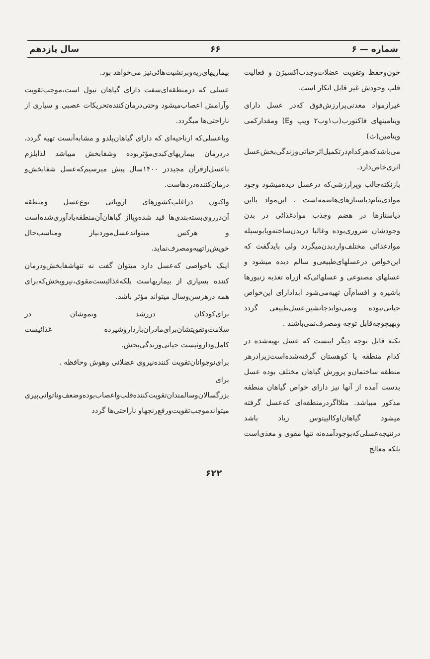شماره — ۶ ۶۶ سال یازدهم
خون‌وحفظ وتقویت عضلات‌وجذب‌اکسیژن و فعالیت قلب وحودش غیر قابل انکار است.
غیرازمواد معدنی‌پرارزش‌فوق که‌در عسل دارای ویتامینهای فاکتورب(ب۱وب۲ وپپ وE) ومقدارکمی ویتامین(ث) می‌باشدکه‌هرکدام‌درتکمیل‌اثرحیاتی‌وزندگی‌بخش‌عسل اثری‌خاص‌دارد.
بازنکته‌جالب وپرارزشی‌که درعسل دیده‌میشود وجود موادی‌بنام‌دیاستازهای‌هاضمه‌است ، این‌مواد یااین دیاستازها در هضم وجذب موادغذائی در بدن وجودشان ضروری‌بوده وغالبا دربدن‌ساخته‌ویابوسیله موادغذائی مختلف‌وارد‌بدن‌میگردد ولی باید‌گفت که این‌خواص درعسلهای‌طبیعی‌و سالم دیده میشود و عسلهای مصنوعی و عسلهائی‌که ازراه تغذیه زنبورها باشیره و اقسام‌آن تهیه‌می‌شود ابدا‌دارای این‌خواص حیاتی‌نبوده ونمی‌تواند‌جانشین‌عسل‌طبیعی گردد وبهیچوجه‌قابل توجه ومصرف‌نمی‌باشند .
نکته قابل توجه دیگر اینست که عسل تهیه‌شده در کدام منطقه یا کوهستان گرفته‌شده‌است‌زیرادرهر منطقه ساختمان‌و پرورش گیاهان مختلف بوده عسل بدست آمده از آنها نیز دارای خواص گیاهان منطقه مذکور میباشد. مثلا‌اگردرمنطقه‌ای که‌عسل گرفته میشود گیاهان‌اوکالیپتوس‌ زیاد باشد درنتیجه‌عسلی‌که‌بوجود‌آمده‌نه‌ تنها مقوی و مغذی‌است بلکه معالج
بیماریهای‌ریه‌وبرنشیت‌هائی‌نیز می‌خواهد بود.
عسلی که درمنطقه‌ای‌سفت دارای گیاهان تیول است،موجب‌تقویت وآرامش اعصاب‌میشود وحتی‌درمان‌کننده‌تحریکات عصبی و سیاری از ناراحتی‌ها میگردد.
وباعسلی‌که ازناحیه‌ای که دارای گیاهان‌پلدو و مشابه‌آنست تهیه گردد، در‌درمان بیماریهای‌کبدی‌مؤثربوده وشفا‌بخش میباشد لذابلزم باعسل‌ازقرآن مجید‌در ۱۴۰۰سال پیش میرسیم‌که‌عسل شفابخش‌و درمان‌کننده‌دردهاست.
واکنون دراغلب‌کشورهای اروپائی نوع‌عسل ومنطقه آن‌در‌روی‌بسته‌بندی‌ها قید شده‌ویااز گیاهان‌آن‌منطقه‌یاد‌آوری‌شده‌است و هرکس میتواند‌عسل‌موردنیاز ومناسب‌حال خویش‌را‌تهیه‌ومصرف‌نماید.
اینک باخواصی که‌عسل دارد میتوان گفت نه تنها‌شفابخش‌ودرمان کننده بسیاری از بیماریهاست بلکه‌غذا‌ئیست‌مقوی،نیرو‌بخش‌که‌برای همه درهرسن‌وسال میتواند مؤثر باشد.
برای‌کودکان دررشد ونموشان در سلامت‌وتقویتشان‌برای‌مادران‌باردار‌وشیرده غذائیست کامل‌وداروئیست حیاتی‌وزندگی‌بخش.
برای‌نوجوانان‌تقویت کننده‌نیروی عضلانی وهوش وحافظه .
برای بزرگسالان‌وسالمندان‌تقویت‌کننده‌قلب‌واعصاب‌بوده‌وضعف‌وناتوانی‌پیری میتواندموجب‌تقویت‌ورفع‌رنجها‌و ناراحتی‌ها گردد
۶۲۲